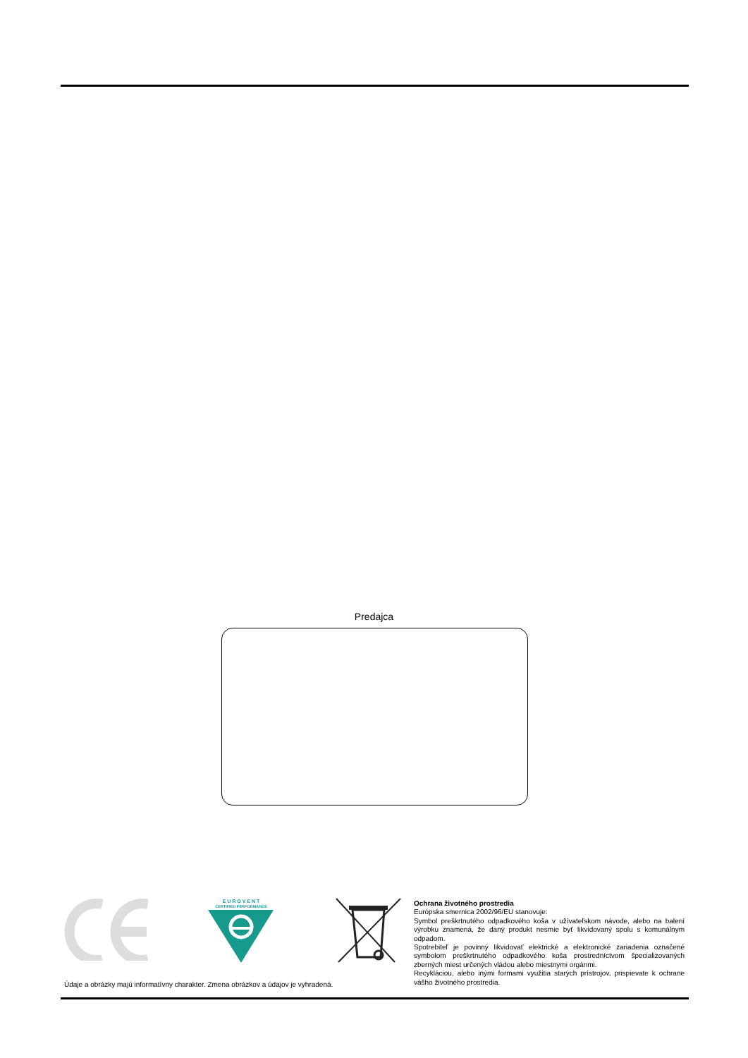Predajca
E U R O V E N T
CERTIFIED PERFORMANCE
Ochrana životného prostredia
Európska smernica 2002/96/EU stanovuje:
Symbol preškrtnutého odpadkového koša v užívateľskom návode, alebo na balení výrobku znamená, že daný produkt nesmie byť likvidovaný spolu s komunálnym odpadom.
Spotrebiteľ je povinný likvidovať elektrické a elektronické zariadenia označené symbolom preškrtnutého odpadkového koša prostredníctvom špecializovaných zberných miest určených vládou alebo miestnymi orgánmi.
Recykláciou, alebo inými formami využitia starých prístrojov, prispievate k ochrane vášho životného prostredia.
Údaje a obrázky majú informatívny charakter. Zmena obrázkov a údajov je vyhradená.